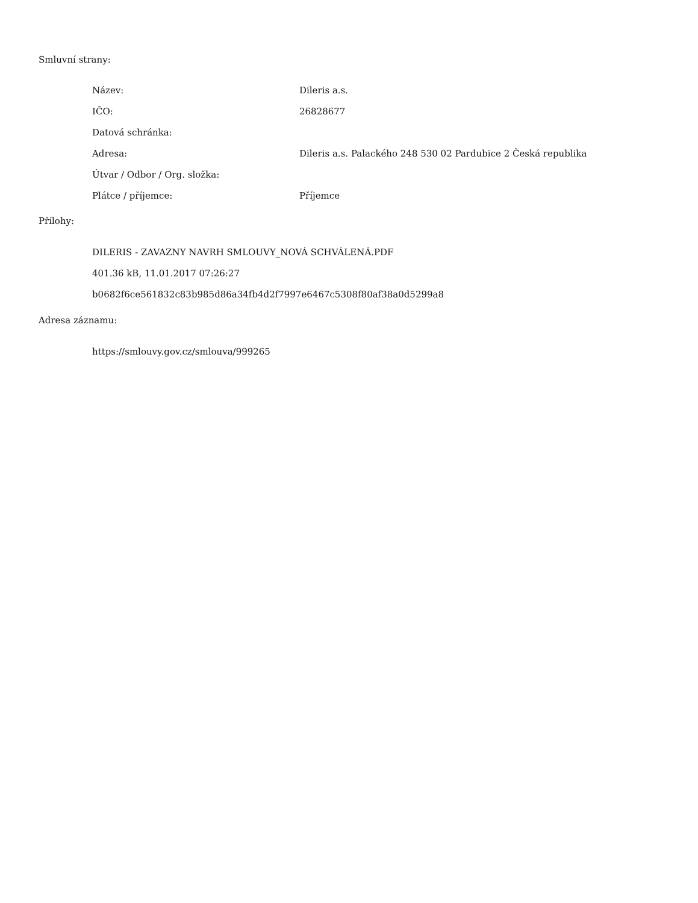Smluvní strany:
Název: Dileris a.s.
IČO: 26828677
Datová schránka:
Adresa: Dileris a.s. Palackého 248 530 02 Pardubice 2 Česká republika
Útvar / Odbor / Org. složka:
Plátce / příjemce: Příjemce
Přílohy:
DILERIS - ZAVAZNY NAVRH SMLOUVY_NOVÁ SCHVÁLENÁ.PDF
401.36 kB, 11.01.2017 07:26:27
b0682f6ce561832c83b985d86a34fb4d2f7997e6467c5308f80af38a0d5299a8
Adresa záznamu:
https://smlouvy.gov.cz/smlouva/999265